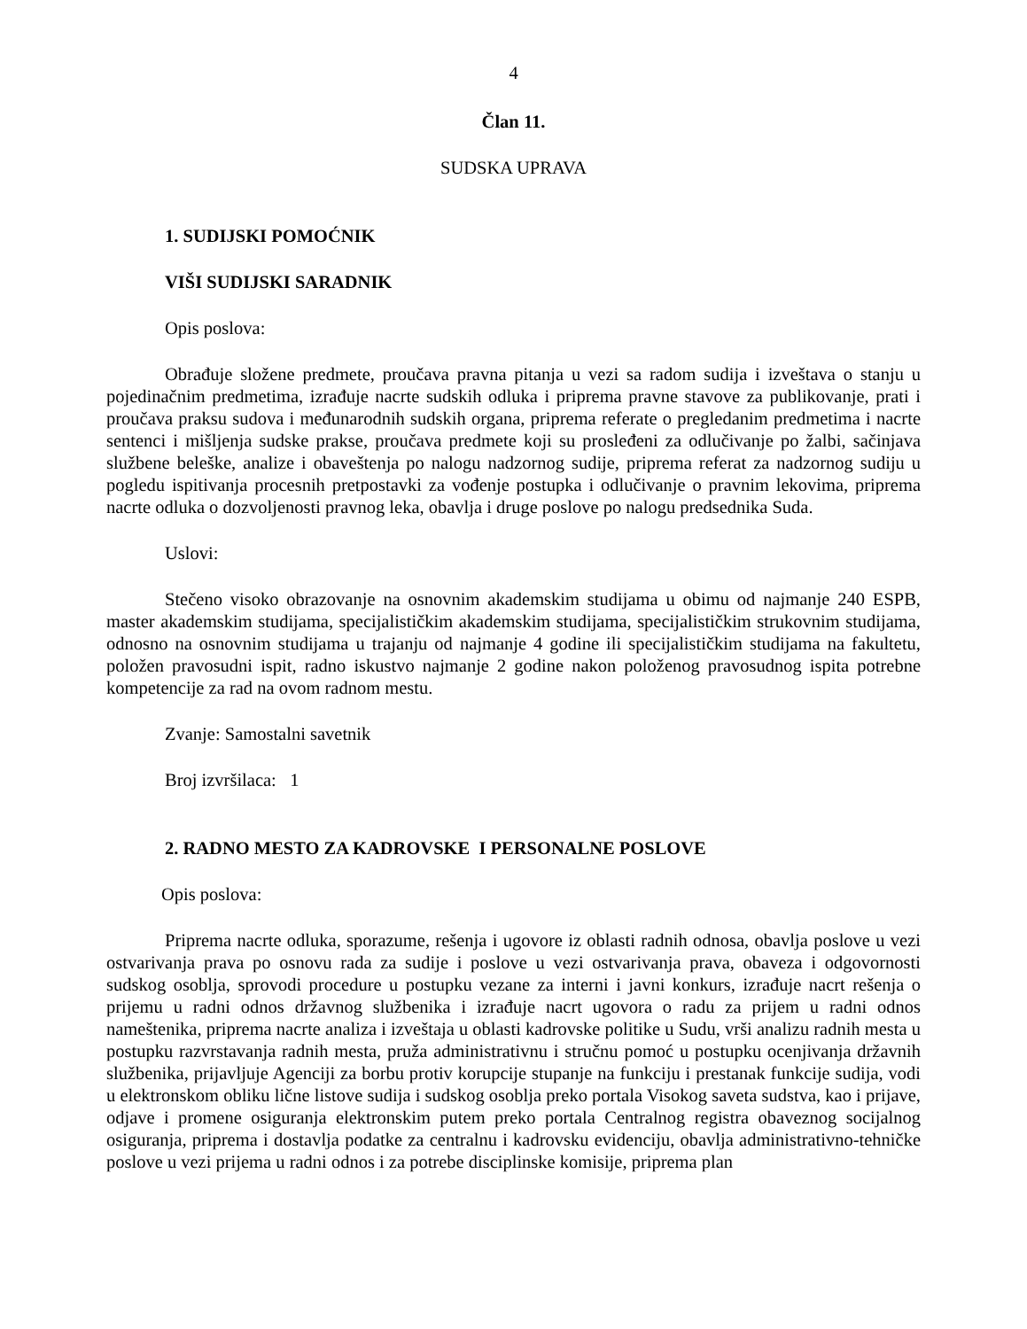4
Član 11.
SUDSKA UPRAVA
1. SUDIJSKI POMOĆNIK
VIŠI SUDIJSKI SARADNIK
Opis poslova:
Obrađuje složene predmete, proučava pravna pitanja u vezi sa radom sudija i izveštava o stanju u pojedinačnim predmetima, izrađuje nacrte sudskih odluka i priprema pravne stavove za publikovanje, prati i proučava praksu sudova i međunarodnih sudskih organa, priprema referate o pregledanim predmetima i nacrte sentenci i mišljenja sudske prakse, proučava predmete koji su prosleđeni za odlučivanje po žalbi, sačinjava službene beleške, analize i obaveštenja po nalogu nadzornog sudije, priprema referat za nadzornog sudiju u pogledu ispitivanja procesnih pretpostavki za vođenje postupka i odlučivanje o pravnim lekovima, priprema nacrte odluka o dozvoljenosti pravnog leka, obavlja i druge poslove po nalogu predsednika Suda.
Uslovi:
Stečeno visoko obrazovanje na osnovnim akademskim studijama u obimu od najmanje 240 ESPB, master akademskim studijama, specijalističkim akademskim studijama, specijalističkim strukovnim studijama, odnosno na osnovnim studijama u trajanju od najmanje 4 godine ili specijalističkim studijama na fakultetu, položen pravosudni ispit, radno iskustvo najmanje 2 godine nakon položenog pravosudnog ispita potrebne kompetencije za rad na ovom radnom mestu.
Zvanje: Samostalni savetnik
Broj izvršilaca: 1
2. RADNO MESTO ZA KADROVSKE I PERSONALNE POSLOVE
Opis poslova:
Priprema nacrte odluka, sporazume, rešenja i ugovore iz oblasti radnih odnosa, obavlja poslove u vezi ostvarivanja prava po osnovu rada za sudije i poslove u vezi ostvarivanja prava, obaveza i odgovornosti sudskog osoblja, sprovodi procedure u postupku vezane za interni i javni konkurs, izrađuje nacrt rešenja o prijemu u radni odnos državnog službenika i izrađuje nacrt ugovora o radu za prijem u radni odnos nameštenika, priprema nacrte analiza i izveštaja u oblasti kadrovske politike u Sudu, vrši analizu radnih mesta u postupku razvrstavanja radnih mesta, pruža administrativnu i stručnu pomoć u postupku ocenjivanja državnih službenika, prijavljuje Agenciji za borbu protiv korupcije stupanje na funkciju i prestanak funkcije sudija, vodi u elektronskom obliku lične listove sudija i sudskog osoblja preko portala Visokog saveta sudstva, kao i prijave, odjave i promene osiguranja elektronskim putem preko portala Centralnog registra obaveznog socijalnog osiguranja, priprema i dostavlja podatke za centralnu i kadrovsku evidenciju, obavlja administrativno-tehničke poslove u vezi prijema u radni odnos i za potrebe disciplinske komisije, priprema plan